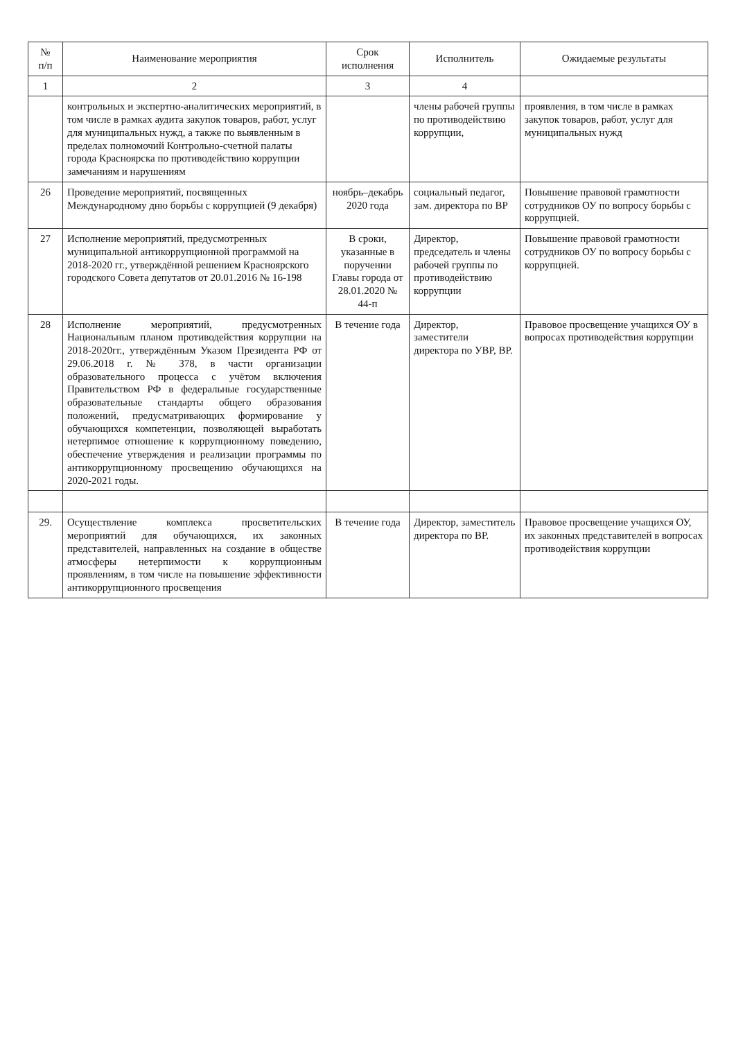| № п/п | Наименование мероприятия | Срок исполнения | Исполнитель | Ожидаемые результаты |
| --- | --- | --- | --- | --- |
| 1 | 2 | 3 | 4 | |
| | контрольных и экспертно-аналитических мероприятий, в том числе в рамках аудита закупок товаров, работ, услуг для муниципальных нужд, а также по выявленным в пределах полномочий Контрольно-счетной палаты города Красноярска по противодействию коррупции замечаниям и нарушениям | | члены рабочей группы по противодействию коррупции, | проявления, в том числе в рамках закупок товаров, работ, услуг для муниципальных нужд |
| 26 | Проведение мероприятий, посвященных Международному дню борьбы с коррупцией (9 декабря) | ноябрь–декабрь 2020 года | социальный педагог, зам. директора по ВР | Повышение правовой грамотности сотрудников ОУ по вопросу борьбы с коррупцией. |
| 27 | Исполнение мероприятий, предусмотренных муниципальной антикоррупционной программой на 2018-2020 гг., утверждённой решением Красноярского городского Совета депутатов от 20.01.2016 № 16-198 | В сроки, указанные в поручении Главы города от 28.01.2020 № 44-п | Директор, председатель и члены рабочей группы по противодействию коррупции | Повышение правовой грамотности сотрудников ОУ по вопросу борьбы с коррупцией. |
| 28 | Исполнение мероприятий, предусмотренных Национальным планом противодействия коррупции на 2018-2020гг., утверждённым Указом Президента РФ от 29.06.2018 г. № 378, в части организации образовательного процесса с учётом включения Правительством РФ в федеральные государственные образовательные стандарты общего образования положений, предусматривающих формирование у обучающихся компетенции, позволяющей выработать нетерпимое отношение к коррупционному поведению, обеспечение утверждения и реализации программы по антикоррупционному просвещению обучающихся на 2020-2021 годы. | В течение года | Директор, заместители директора по УВР, ВР. | Правовое просвещение учащихся ОУ в вопросах противодействия коррупции |
| 29. | Осуществление комплекса просветительских мероприятий для обучающихся, их законных представителей, направленных на создание в обществе атмосферы нетерпимости к коррупционным проявлениям, в том числе на повышение эффективности антикоррупционного просвещения | В течение года | Директор, заместитель директора по ВР. | Правовое просвещение учащихся ОУ, их законных представителей в вопросах противодействия коррупции |